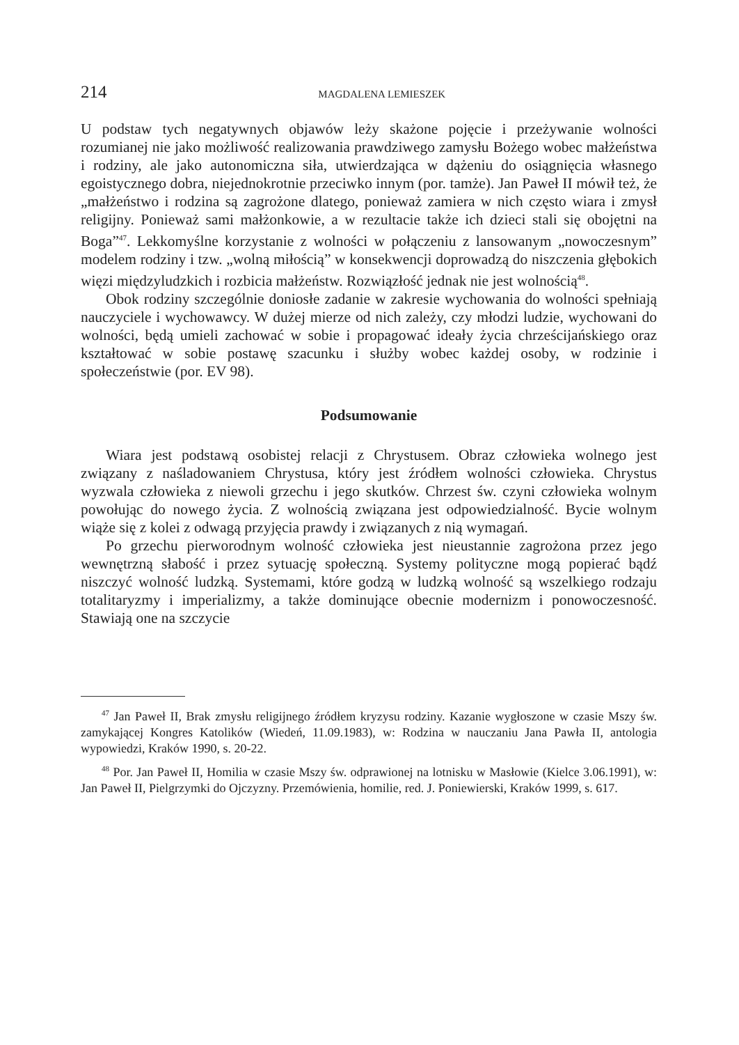214 MAGDALENA LEMIESZEK
U podstaw tych negatywnych objawów leży skażone pojęcie i przeżywanie wolności rozumianej nie jako możliwość realizowania prawdziwego zamysłu Bożego wobec małżeństwa i rodziny, ale jako autonomiczna siła, utwierdzająca w dążeniu do osiągnięcia własnego egoistycznego dobra, niejednokrotnie przeciwko innym (por. tamże). Jan Paweł II mówił też, że „małżeństwo i rodzina są zagrożone dlatego, ponieważ zamiera w nich często wiara i zmysł religijny. Ponieważ sami małżonkowie, a w rezultacie także ich dzieci stali się obojętni na Boga”<sup>47</sup>. Lekkomyślne korzystanie z wolności w połączeniu z lansowanym „nowoczesnym” modelem rodziny i tzw. „wolną miłością” w konsekwencji doprowadzą do niszczenia głębokich więzi międzyludzkich i rozbicia małżeństw. Rozwiązłość jednak nie jest wolnością<sup>48</sup>.
Obok rodziny szczególnie doniosłe zadanie w zakresie wychowania do wolności spełniają nauczyciele i wychowawcy. W dużej mierze od nich zależy, czy młodzi ludzie, wychowani do wolności, będą umieli zachować w sobie i propagować ideały życia chrześcijańskiego oraz kształtować w sobie postawę szacunku i służby wobec każdej osoby, w rodzinie i społeczeństwie (por. EV 98).
Podsumowanie
Wiara jest podstawą osobistej relacji z Chrystusem. Obraz człowieka wolnego jest związany z naśladowaniem Chrystusa, który jest źródłem wolności człowieka. Chrystus wyzwala człowieka z niewoli grzechu i jego skutków. Chrzest św. czyni człowieka wolnym powołując do nowego życia. Z wolnością związana jest odpowiedzialność. Bycie wolnym wiąże się z kolei z odwagą przyjęcia prawdy i związanych z nią wymagań.
Po grzechu pierworodnym wolność człowieka jest nieustannie zagrożona przez jego wewnętrzną słabość i przez sytuację społeczną. Systemy polityczne mogą popierać bądź niszczyć wolność ludzką. Systemami, które godzą w ludzką wolność są wszelkiego rodzaju totalitaryzmy i imperializmy, a także dominujące obecnie modernizm i ponowoczesność. Stawiają one na szczycie
<sup>47</sup> Jan Paweł II, Brak zmysłu religijnego źródłem kryzysu rodziny. Kazanie wygłoszone w czasie Mszy św. zamykającej Kongres Katolików (Wiedeń, 11.09.1983), w: Rodzina w nauczaniu Jana Pawła II, antologia wypowiedzi, Kraków 1990, s. 20-22.
<sup>48</sup> Por. Jan Paweł II, Homilia w czasie Mszy św. odprawionej na lotnisku w Masłowie (Kielce 3.06.1991), w: Jan Paweł II, Pielgrzymki do Ojczyzny. Przemówienia, homilie, red. J. Poniewierski, Kraków 1999, s. 617.